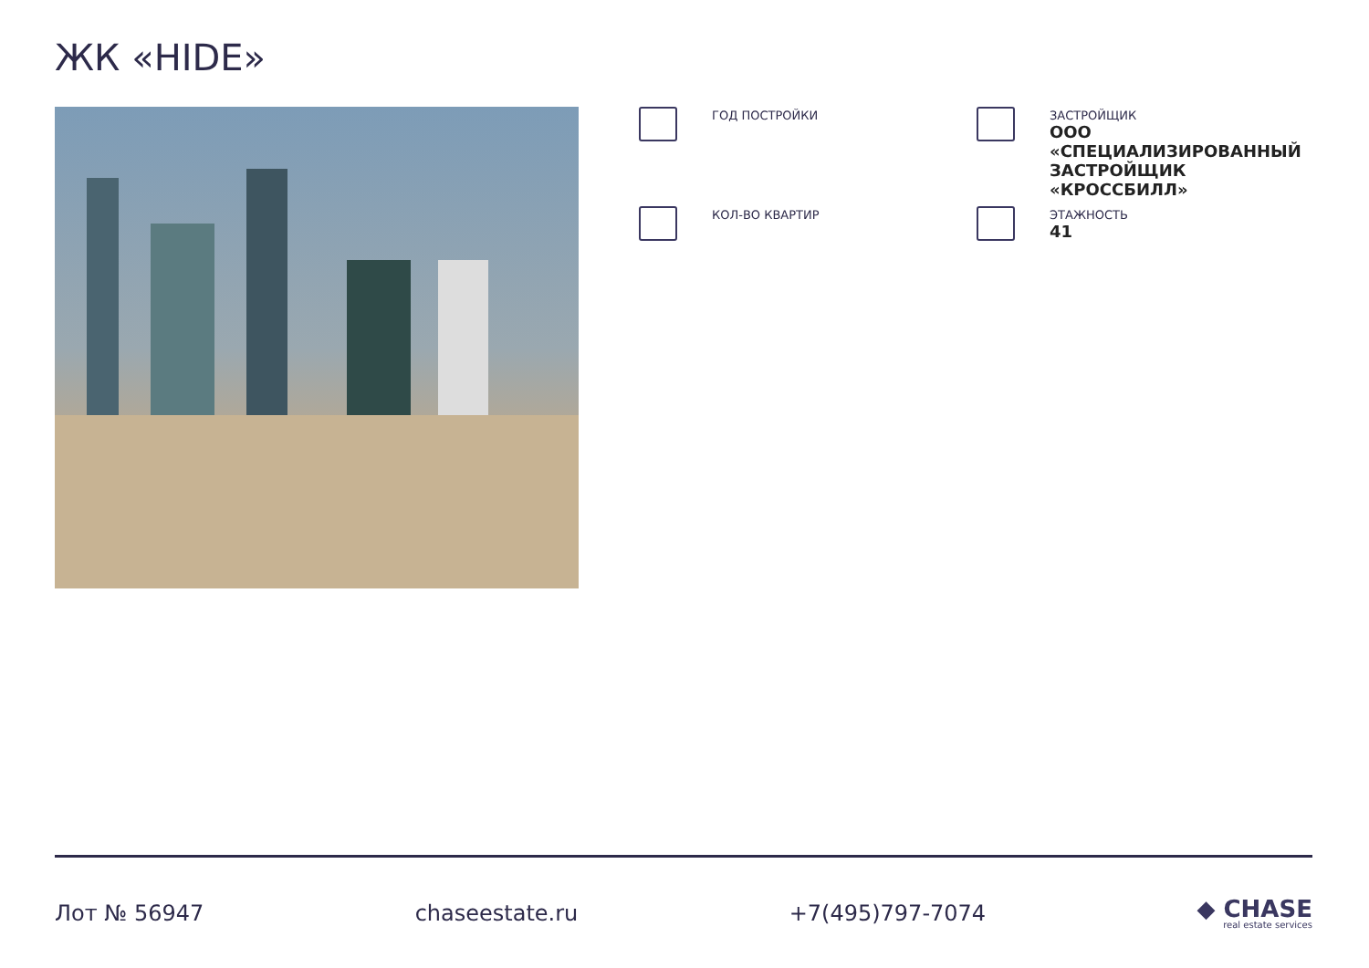ЖК «HIDE»
ГОД ПОСТРОЙКИ
ЗАСТРОЙЩИК
ООО «СПЕЦИАЛИЗИРОВАННЫЙ ЗАСТРОЙЩИК «КРОССБИЛЛ»
КОЛ-ВО КВАРТИР
ЭТАЖНОСТЬ
41
Лот № 56947 chaseestate.ru +7(495)797-7074
◆ CHASE
real estate services